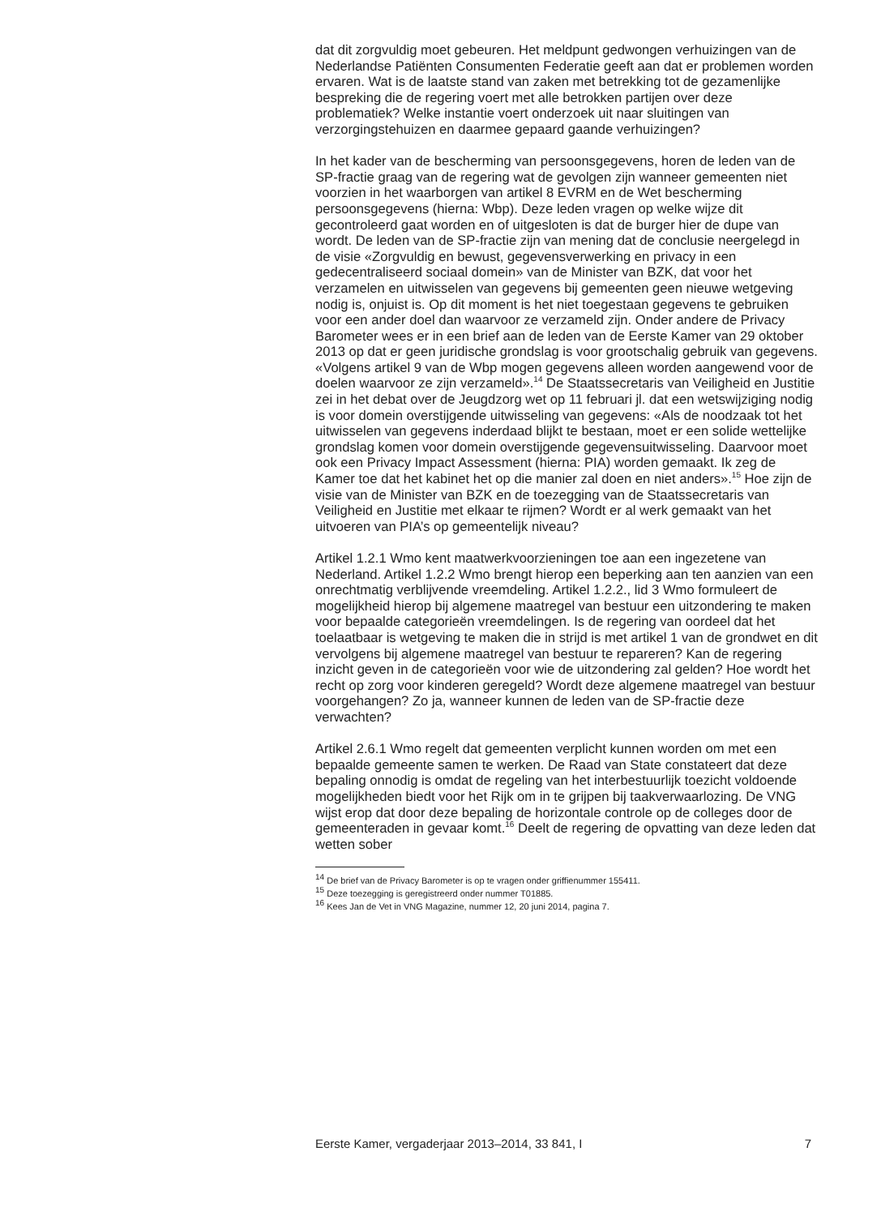dat dit zorgvuldig moet gebeuren. Het meldpunt gedwongen verhuizingen van de Nederlandse Patiënten Consumenten Federatie geeft aan dat er problemen worden ervaren. Wat is de laatste stand van zaken met betrekking tot de gezamenlijke bespreking die de regering voert met alle betrokken partijen over deze problematiek? Welke instantie voert onderzoek uit naar sluitingen van verzorgingstehuizen en daarmee gepaard gaande verhuizingen?
In het kader van de bescherming van persoonsgegevens, horen de leden van de SP-fractie graag van de regering wat de gevolgen zijn wanneer gemeenten niet voorzien in het waarborgen van artikel 8 EVRM en de Wet bescherming persoonsgegevens (hierna: Wbp). Deze leden vragen op welke wijze dit gecontroleerd gaat worden en of uitgesloten is dat de burger hier de dupe van wordt. De leden van de SP-fractie zijn van mening dat de conclusie neergelegd in de visie «Zorgvuldig en bewust, gegevensverwerking en privacy in een gedecentraliseerd sociaal domein» van de Minister van BZK, dat voor het verzamelen en uitwisselen van gegevens bij gemeenten geen nieuwe wetgeving nodig is, onjuist is. Op dit moment is het niet toegestaan gegevens te gebruiken voor een ander doel dan waarvoor ze verzameld zijn. Onder andere de Privacy Barometer wees er in een brief aan de leden van de Eerste Kamer van 29 oktober 2013 op dat er geen juridische grondslag is voor grootschalig gebruik van gegevens. «Volgens artikel 9 van de Wbp mogen gegevens alleen worden aangewend voor de doelen waarvoor ze zijn verzameld».<sup>14</sup> De Staatssecretaris van Veiligheid en Justitie zei in het debat over de Jeugdzorg wet op 11 februari jl. dat een wetswijziging nodig is voor domein overstijgende uitwisseling van gegevens: «Als de noodzaak tot het uitwisselen van gegevens inderdaad blijkt te bestaan, moet er een solide wettelijke grondslag komen voor domein overstijgende gegevensuitwisseling. Daarvoor moet ook een Privacy Impact Assessment (hierna: PIA) worden gemaakt. Ik zeg de Kamer toe dat het kabinet het op die manier zal doen en niet anders».<sup>15</sup> Hoe zijn de visie van de Minister van BZK en de toezegging van de Staatssecretaris van Veiligheid en Justitie met elkaar te rijmen? Wordt er al werk gemaakt van het uitvoeren van PIA’s op gemeentelijk niveau?
Artikel 1.2.1 Wmo kent maatwerkvoorzieningen toe aan een ingezetene van Nederland. Artikel 1.2.2 Wmo brengt hierop een beperking aan ten aanzien van een onrechtmatig verblijvende vreemdeling. Artikel 1.2.2., lid 3 Wmo formuleert de mogelijkheid hierop bij algemene maatregel van bestuur een uitzondering te maken voor bepaalde categorieën vreemdelingen. Is de regering van oordeel dat het toelaatbaar is wetgeving te maken die in strijd is met artikel 1 van de grondwet en dit vervolgens bij algemene maatregel van bestuur te repareren? Kan de regering inzicht geven in de categorieën voor wie de uitzondering zal gelden? Hoe wordt het recht op zorg voor kinderen geregeld? Wordt deze algemene maatregel van bestuur voorgehangen? Zo ja, wanneer kunnen de leden van de SP-fractie deze verwachten?
Artikel 2.6.1 Wmo regelt dat gemeenten verplicht kunnen worden om met een bepaalde gemeente samen te werken. De Raad van State constateert dat deze bepaling onnodig is omdat de regeling van het interbestuurlijk toezicht voldoende mogelijkheden biedt voor het Rijk om in te grijpen bij taakverwaarlozing. De VNG wijst erop dat door deze bepaling de horizontale controle op de colleges door de gemeenteraden in gevaar komt.<sup>16</sup> Deelt de regering de opvatting van deze leden dat wetten sober
<sup>14</sup> De brief van de Privacy Barometer is op te vragen onder griffienummer 155411.
<sup>15</sup> Deze toezegging is geregistreerd onder nummer T01885.
<sup>16</sup> Kees Jan de Vet in VNG Magazine, nummer 12, 20 juni 2014, pagina 7.
Eerste Kamer, vergaderjaar 2013–2014, 33 841, I 7